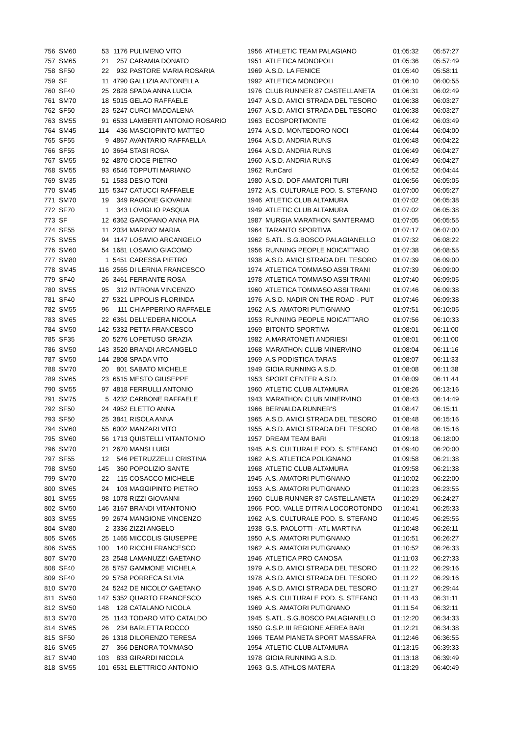| 756 | SM60 | 53 | 1176 | PULIMENO VITO | 1956 | ATHLETIC TEAM PALAGIANO | 01:05:32 | 05:57:27 |
| 757 | SM65 | 21 | 257 | CARAMIA DONATO | 1951 | ATLETICA MONOPOLI | 01:05:36 | 05:57:49 |
| 758 | SF50 | 22 | 932 | PASTORE MARIA ROSARIA | 1969 | A.S.D. LA FENICE | 01:05:40 | 05:58:11 |
| 759 | SF | 11 | 4790 | GALLIZIA ANTONELLA | 1992 | ATLETICA MONOPOLI | 01:06:10 | 06:00:55 |
| 760 | SF40 | 25 | 2828 | SPADA ANNA LUCIA | 1976 | CLUB RUNNER 87 CASTELLANETA | 01:06:31 | 06:02:49 |
| 761 | SM70 | 18 | 5015 | GELAO RAFFAELE | 1947 | A.S.D. AMICI STRADA DEL TESORO | 01:06:38 | 06:03:27 |
| 762 | SF50 | 23 | 5247 | CURCI MADDALENA | 1967 | A.S.D. AMICI STRADA DEL TESORO | 01:06:38 | 06:03:27 |
| 763 | SM55 | 91 | 6533 | LAMBERTI ANTONIO ROSARIO | 1963 | ECOSPORTMONTE | 01:06:42 | 06:03:49 |
| 764 | SM45 | 114 | 436 | MASCIOPINTO MATTEO | 1974 | A.S.D. MONTEDORO NOCI | 01:06:44 | 06:04:00 |
| 765 | SF55 | 9 | 4867 | AVANTARIO RAFFAELLA | 1964 | A.S.D. ANDRIA RUNS | 01:06:48 | 06:04:22 |
| 766 | SF55 | 10 | 3664 | STASI ROSA | 1964 | A.S.D. ANDRIA RUNS | 01:06:49 | 06:04:27 |
| 767 | SM55 | 92 | 4870 | CIOCE PIETRO | 1960 | A.S.D. ANDRIA RUNS | 01:06:49 | 06:04:27 |
| 768 | SM55 | 93 | 6546 | TOPPUTI MARIANO | 1962 | RunCard | 01:06:52 | 06:04:44 |
| 769 | SM35 | 51 | 1583 | DESIO TONI | 1980 | A.S.D. DOF AMATORI TURI | 01:06:56 | 06:05:05 |
| 770 | SM45 | 115 | 5347 | CATUCCI RAFFAELE | 1972 | A.S. CULTURALE POD. S. STEFANO | 01:07:00 | 06:05:27 |
| 771 | SM70 | 19 | 349 | RAGONE GIOVANNI | 1946 | ATLETIC CLUB ALTAMURA | 01:07:02 | 06:05:38 |
| 772 | SF70 | 1 | 343 | LOVIGLIO PASQUA | 1949 | ATLETIC CLUB ALTAMURA | 01:07:02 | 06:05:38 |
| 773 | SF | 12 | 6362 | GAROFANO ANNA PIA | 1987 | MURGIA MARATHON SANTERAMO | 01:07:05 | 06:05:55 |
| 774 | SF55 | 11 | 2034 | MARINO' MARIA | 1964 | TARANTO SPORTIVA | 01:07:17 | 06:07:00 |
| 775 | SM55 | 94 | 1147 | LOSAVIO ARCANGELO | 1962 | S.ATL. S.G.BOSCO PALAGIANELLO | 01:07:32 | 06:08:22 |
| 776 | SM60 | 54 | 1681 | LOSAVIO GIACOMO | 1956 | RUNNING PEOPLE NOICATTARO | 01:07:38 | 06:08:55 |
| 777 | SM80 | 1 | 5451 | CARESSA PIETRO | 1938 | A.S.D. AMICI STRADA DEL TESORO | 01:07:39 | 06:09:00 |
| 778 | SM45 | 116 | 2565 | DI LERNIA FRANCESCO | 1974 | ATLETICA TOMMASO ASSI TRANI | 01:07:39 | 06:09:00 |
| 779 | SF40 | 26 | 3461 | FERRANTE ROSA | 1978 | ATLETICA TOMMASO ASSI TRANI | 01:07:40 | 06:09:05 |
| 780 | SM55 | 95 | 312 | INTRONA VINCENZO | 1960 | ATLETICA TOMMASO ASSI TRANI | 01:07:46 | 06:09:38 |
| 781 | SF40 | 27 | 5321 | LIPPOLIS FLORINDA | 1976 | A.S.D. NADIR ON THE ROAD - PUT | 01:07:46 | 06:09:38 |
| 782 | SM55 | 96 | 111 | CHIAPPERINO RAFFAELE | 1962 | A.S. AMATORI PUTIGNANO | 01:07:51 | 06:10:05 |
| 783 | SM65 | 22 | 6361 | DELL'EDERA NICOLA | 1953 | RUNNING PEOPLE NOICATTARO | 01:07:56 | 06:10:33 |
| 784 | SM50 | 142 | 5332 | PETTA FRANCESCO | 1969 | BITONTO SPORTIVA | 01:08:01 | 06:11:00 |
| 785 | SF35 | 20 | 5276 | LOPETUSO GRAZIA | 1982 | A.MARATONETI ANDRIESI | 01:08:01 | 06:11:00 |
| 786 | SM50 | 143 | 3520 | BRANDI ARCANGELO | 1968 | MARATHON CLUB MINERVINO | 01:08:04 | 06:11:16 |
| 787 | SM50 | 144 | 2808 | SPADA VITO | 1969 | A.S PODISTICA TARAS | 01:08:07 | 06:11:33 |
| 788 | SM70 | 20 | 801 | SABATO MICHELE | 1949 | GIOIA RUNNING A.S.D. | 01:08:08 | 06:11:38 |
| 789 | SM65 | 23 | 6515 | MESTO GIUSEPPE | 1953 | SPORT CENTER A.S.D. | 01:08:09 | 06:11:44 |
| 790 | SM55 | 97 | 4818 | FERRULLI ANTONIO | 1960 | ATLETIC CLUB ALTAMURA | 01:08:26 | 06:13:16 |
| 791 | SM75 | 5 | 4232 | CARBONE RAFFAELE | 1943 | MARATHON CLUB MINERVINO | 01:08:43 | 06:14:49 |
| 792 | SF50 | 24 | 4952 | ELETTO ANNA | 1966 | BERNALDA RUNNER'S | 01:08:47 | 06:15:11 |
| 793 | SF50 | 25 | 3841 | RISOLA ANNA | 1965 | A.S.D. AMICI STRADA DEL TESORO | 01:08:48 | 06:15:16 |
| 794 | SM60 | 55 | 6002 | MANZARI VITO | 1955 | A.S.D. AMICI STRADA DEL TESORO | 01:08:48 | 06:15:16 |
| 795 | SM60 | 56 | 1713 | QUISTELLI VITANTONIO | 1957 | DREAM TEAM BARI | 01:09:18 | 06:18:00 |
| 796 | SM70 | 21 | 2670 | MANSI LUIGI | 1945 | A.S. CULTURALE POD. S. STEFANO | 01:09:40 | 06:20:00 |
| 797 | SF55 | 12 | 546 | PETRUZZELLI CRISTINA | 1962 | A.S. ATLETICA POLIGNANO | 01:09:58 | 06:21:38 |
| 798 | SM50 | 145 | 360 | POPOLIZIO SANTE | 1968 | ATLETIC CLUB ALTAMURA | 01:09:58 | 06:21:38 |
| 799 | SM70 | 22 | 115 | COSACCO MICHELE | 1945 | A.S. AMATORI PUTIGNANO | 01:10:02 | 06:22:00 |
| 800 | SM65 | 24 | 103 | MAGGIPINTO PIETRO | 1953 | A.S. AMATORI PUTIGNANO | 01:10:23 | 06:23:55 |
| 801 | SM55 | 98 | 1078 | RIZZI GIOVANNI | 1960 | CLUB RUNNER 87 CASTELLANETA | 01:10:29 | 06:24:27 |
| 802 | SM50 | 146 | 3167 | BRANDI VITANTONIO | 1966 | POD. VALLE D'ITRIA LOCOROTONDO | 01:10:41 | 06:25:33 |
| 803 | SM55 | 99 | 2674 | MANGIONE VINCENZO | 1962 | A.S. CULTURALE POD. S. STEFANO | 01:10:45 | 06:25:55 |
| 804 | SM80 | 2 | 3336 | ZIZZI ANGELO | 1938 | G.S. PAOLOTTI - ATL MARTINA | 01:10:48 | 06:26:11 |
| 805 | SM65 | 25 | 1465 | MICCOLIS GIUSEPPE | 1950 | A.S. AMATORI PUTIGNANO | 01:10:51 | 06:26:27 |
| 806 | SM55 | 100 | 140 | RICCHI FRANCESCO | 1962 | A.S. AMATORI PUTIGNANO | 01:10:52 | 06:26:33 |
| 807 | SM70 | 23 | 2548 | LAMANUZZI GAETANO | 1946 | ATLETICA PRO CANOSA | 01:11:03 | 06:27:33 |
| 808 | SF40 | 28 | 5757 | GAMMONE MICHELA | 1979 | A.S.D. AMICI STRADA DEL TESORO | 01:11:22 | 06:29:16 |
| 809 | SF40 | 29 | 5758 | PORRECA SILVIA | 1978 | A.S.D. AMICI STRADA DEL TESORO | 01:11:22 | 06:29:16 |
| 810 | SM70 | 24 | 5242 | DE NICOLO' GAETANO | 1946 | A.S.D. AMICI STRADA DEL TESORO | 01:11:27 | 06:29:44 |
| 811 | SM50 | 147 | 5352 | QUARTO FRANCESCO | 1965 | A.S. CULTURALE POD. S. STEFANO | 01:11:43 | 06:31:11 |
| 812 | SM50 | 148 | 128 | CATALANO NICOLA | 1969 | A.S. AMATORI PUTIGNANO | 01:11:54 | 06:32:11 |
| 813 | SM70 | 25 | 1143 | TODARO VITO CATALDO | 1945 | S.ATL. S.G.BOSCO PALAGIANELLO | 01:12:20 | 06:34:33 |
| 814 | SM65 | 26 | 234 | BARLETTA ROCCO | 1950 | G.S.P. III REGIONE AEREA BARI | 01:12:21 | 06:34:38 |
| 815 | SF50 | 26 | 1318 | DILORENZO TERESA | 1966 | TEAM PIANETA SPORT MASSAFRA | 01:12:46 | 06:36:55 |
| 816 | SM65 | 27 | 366 | DENORA TOMMASO | 1954 | ATLETIC CLUB ALTAMURA | 01:13:15 | 06:39:33 |
| 817 | SM40 | 103 | 833 | GIRARDI NICOLA | 1978 | GIOIA RUNNING A.S.D. | 01:13:18 | 06:39:49 |
| 818 | SM55 | 101 | 6531 | ELETTRICO ANTONIO | 1963 | G.S. ATHLOS MATERA | 01:13:29 | 06:40:49 |